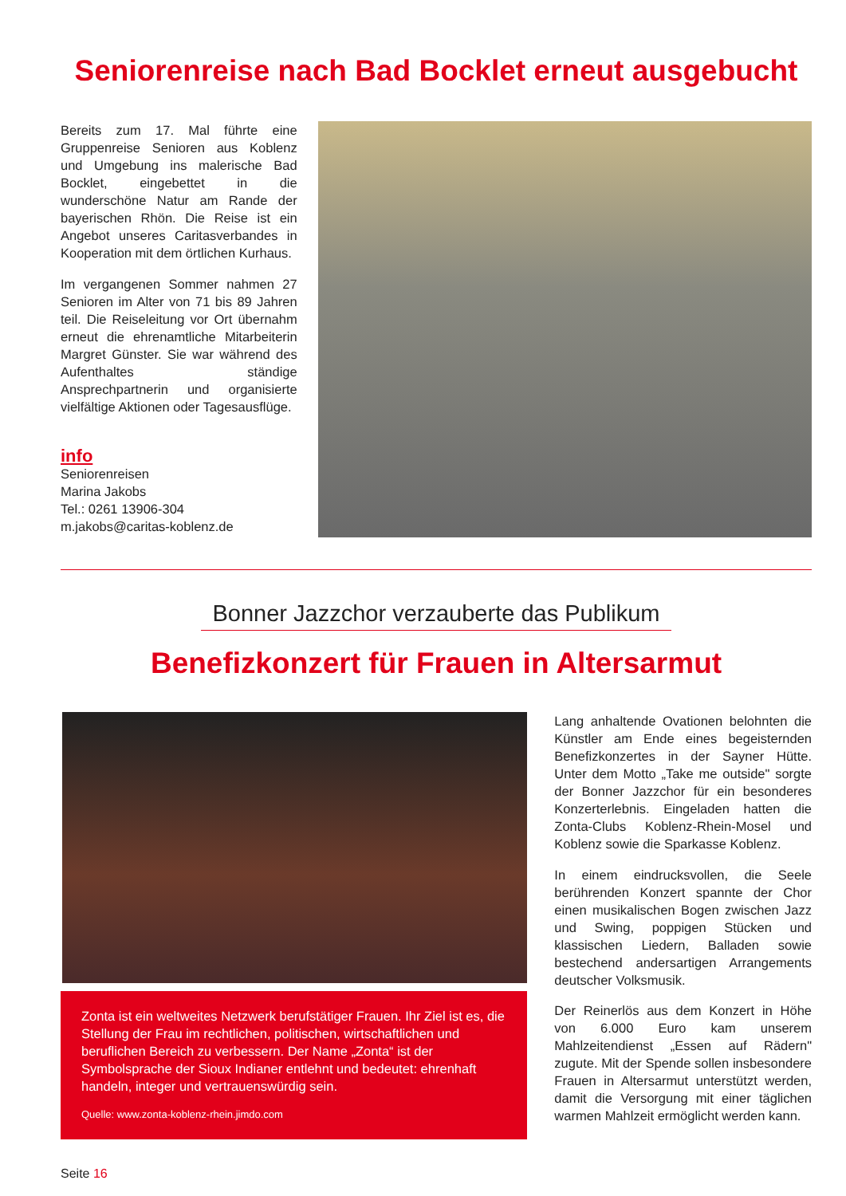Seniorenreise nach Bad Bocklet erneut ausgebucht
Bereits zum 17. Mal führte eine Gruppenreise Senioren aus Koblenz und Umgebung ins malerische Bad Bocklet, eingebettet in die wunderschöne Natur am Rande der bayerischen Rhön. Die Reise ist ein Angebot unseres Caritasverbandes in Kooperation mit dem örtlichen Kurhaus.
Im vergangenen Sommer nahmen 27 Senioren im Alter von 71 bis 89 Jahren teil. Die Reiseleitung vor Ort übernahm erneut die ehrenamtliche Mitarbeiterin Margret Günster. Sie war während des Aufenthaltes ständige Ansprechpartnerin und organisierte vielfältige Aktionen oder Tagesausflüge.
info
Seniorenreisen
Marina Jakobs
Tel.: 0261 13906-304
m.jakobs@caritas-koblenz.de
Bonner Jazzchor verzauberte das Publikum
Benefizkonzert für Frauen in Altersarmut
Zonta ist ein weltweites Netzwerk berufstätiger Frauen. Ihr Ziel ist es, die Stellung der Frau im rechtlichen, politischen, wirtschaftlichen und beruflichen Bereich zu verbessern. Der Name „Zonta“ ist der Symbolsprache der Sioux Indianer entlehnt und bedeutet: ehrenhaft handeln, integer und vertrauenswürdig sein.
Quelle: www.zonta-koblenz-rhein.jimdo.com
Lang anhaltende Ovationen belohnten die Künstler am Ende eines begeisternden Benefizkonzertes in der Sayner Hütte. Unter dem Motto „Take me outside" sorgte der Bonner Jazzchor für ein besonderes Konzerterlebnis. Eingeladen hatten die Zonta-Clubs Koblenz-Rhein-Mosel und Koblenz sowie die Sparkasse Koblenz.
In einem eindrucksvollen, die Seele berührenden Konzert spannte der Chor einen musikalischen Bogen zwischen Jazz und Swing, poppigen Stücken und klassischen Liedern, Balladen sowie bestechend andersartigen Arrangements deutscher Volksmusik.
Der Reinerlös aus dem Konzert in Höhe von 6.000 Euro kam unserem Mahlzeitendienst „Essen auf Rädern" zugute. Mit der Spende sollen insbesondere Frauen in Altersarmut unterstützt werden, damit die Versorgung mit einer täglichen warmen Mahlzeit ermöglicht werden kann.
Seite 16